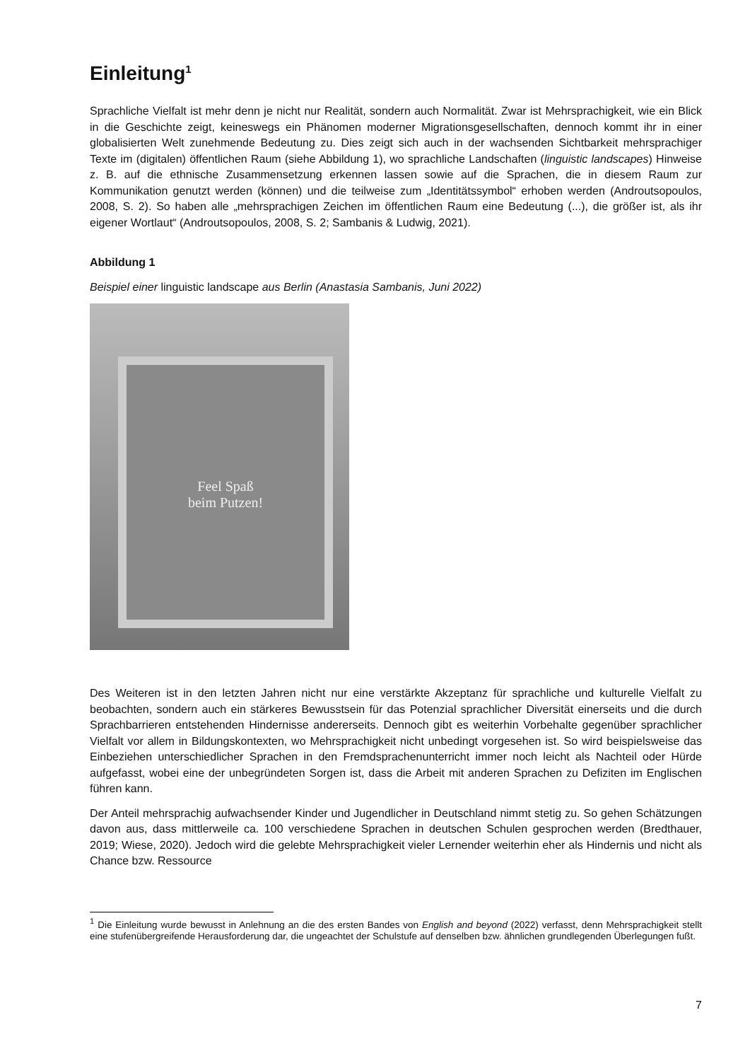Einleitung<sup>1</sup>
Sprachliche Vielfalt ist mehr denn je nicht nur Realität, sondern auch Normalität. Zwar ist Mehrsprachigkeit, wie ein Blick in die Geschichte zeigt, keineswegs ein Phänomen moderner Migrationsgesellschaften, dennoch kommt ihr in einer globalisierten Welt zunehmende Bedeutung zu. Dies zeigt sich auch in der wachsenden Sichtbarkeit mehrsprachiger Texte im (digitalen) öffentlichen Raum (siehe Abbildung 1), wo sprachliche Landschaften (linguistic landscapes) Hinweise z. B. auf die ethnische Zusammensetzung erkennen lassen sowie auf die Sprachen, die in diesem Raum zur Kommunikation genutzt werden (können) und die teilweise zum „Identitätssymbol“ erhoben werden (Androutsopoulos, 2008, S. 2). So haben alle „mehrsprachigen Zeichen im öffentlichen Raum eine Bedeutung (...), die größer ist, als ihr eigener Wortlaut“ (Androutsopoulos, 2008, S. 2; Sambanis & Ludwig, 2021).
Abbildung 1
Beispiel einer linguistic landscape aus Berlin (Anastasia Sambanis, Juni 2022)
Feel Spaß
beim Putzen!
Des Weiteren ist in den letzten Jahren nicht nur eine verstärkte Akzeptanz für sprachliche und kulturelle Vielfalt zu beobachten, sondern auch ein stärkeres Bewusstsein für das Potenzial sprachlicher Diversität einerseits und die durch Sprachbarrieren entstehenden Hindernisse andererseits. Dennoch gibt es weiterhin Vorbehalte gegenüber sprachlicher Vielfalt vor allem in Bildungskontexten, wo Mehrsprachigkeit nicht unbedingt vorgesehen ist. So wird beispielsweise das Einbeziehen unterschiedlicher Sprachen in den Fremdsprachenunterricht immer noch leicht als Nachteil oder Hürde aufgefasst, wobei eine der unbegründeten Sorgen ist, dass die Arbeit mit anderen Sprachen zu Defiziten im Englischen führen kann.
Der Anteil mehrsprachig aufwachsender Kinder und Jugendlicher in Deutschland nimmt stetig zu. So gehen Schätzungen davon aus, dass mittlerweile ca. 100 verschiedene Sprachen in deutschen Schulen gesprochen werden (Bredthauer, 2019; Wiese, 2020). Jedoch wird die gelebte Mehrsprachigkeit vieler Lernender weiterhin eher als Hindernis und nicht als Chance bzw. Ressource
<sup>1</sup> Die Einleitung wurde bewusst in Anlehnung an die des ersten Bandes von English and beyond (2022) verfasst, denn Mehrsprachigkeit stellt eine stufenübergreifende Herausforderung dar, die ungeachtet der Schulstufe auf denselben bzw. ähnlichen grundlegenden Überlegungen fußt.
7